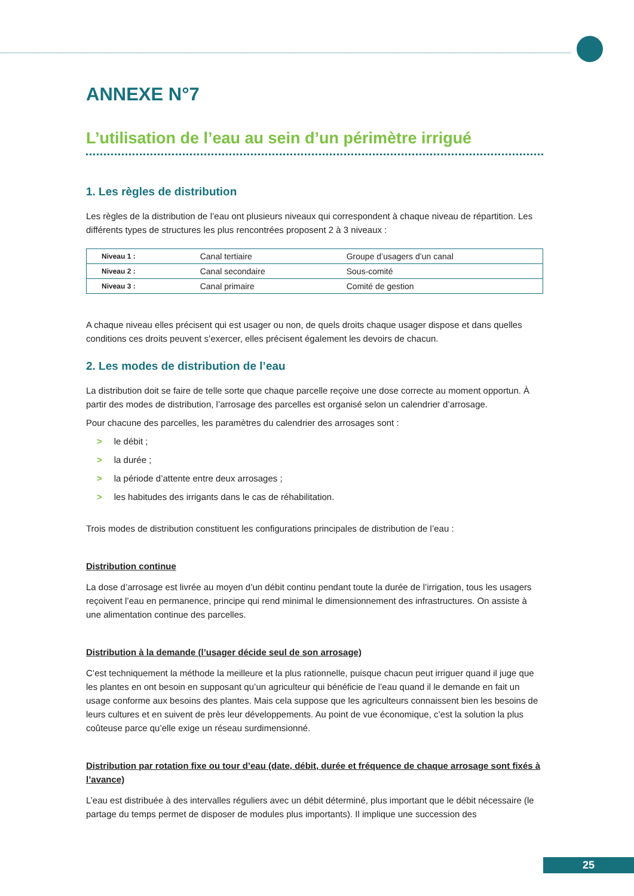ANNEXE N°7
L’utilisation de l’eau au sein d’un périmètre irrigué
1. Les règles de distribution
Les règles de la distribution de l’eau ont plusieurs niveaux qui correspondent à chaque niveau de répartition. Les différents types de structures les plus rencontrées proposent 2 à 3 niveaux :
| Niveau 1 : | Canal tertiaire | Groupe d’usagers d’un canal |
| Niveau 2 : | Canal secondaire | Sous-comité |
| Niveau 3 : | Canal primaire | Comité de gestion |
A chaque niveau elles précisent qui est usager ou non, de quels droits chaque usager dispose et dans quelles conditions ces droits peuvent s’exercer, elles précisent également les devoirs de chacun.
2. Les modes de distribution de l’eau
La distribution doit se faire de telle sorte que chaque parcelle reçoive une dose correcte au moment opportun. À partir des modes de distribution, l’arrosage des parcelles est organisé selon un calendrier d’arrosage.
Pour chacune des parcelles, les paramètres du calendrier des arrosages sont :
> le débit ;
> la durée ;
> la période d’attente entre deux arrosages ;
> les habitudes des irrigants dans le cas de réhabilitation.
Trois modes de distribution constituent les configurations principales de distribution de l’eau :
Distribution continue
La dose d’arrosage est livrée au moyen d’un débit continu pendant toute la durée de l’irrigation, tous les usagers reçoivent l’eau en permanence, principe qui rend minimal le dimensionnement des infrastructures. On assiste à une alimentation continue des parcelles.
Distribution à la demande (l’usager décide seul de son arrosage)
C’est techniquement la méthode la meilleure et la plus rationnelle, puisque chacun peut irriguer quand il juge que les plantes en ont besoin en supposant qu’un agriculteur qui bénéficie de l’eau quand il le demande en fait un usage conforme aux besoins des plantes. Mais cela suppose que les agriculteurs connaissent bien les besoins de leurs cultures et en suivent de près leur développements. Au point de vue économique, c’est la solution la plus coûteuse parce qu’elle exige un réseau surdimensionné.
Distribution par rotation fixe ou tour d’eau (date, débit, durée et fréquence de chaque arrosage sont fixés à l’avance)
L’eau est distribuée à des intervalles réguliers avec un débit déterminé, plus important que le débit nécessaire (le partage du temps permet de disposer de modules plus importants). Il implique une succession des
25